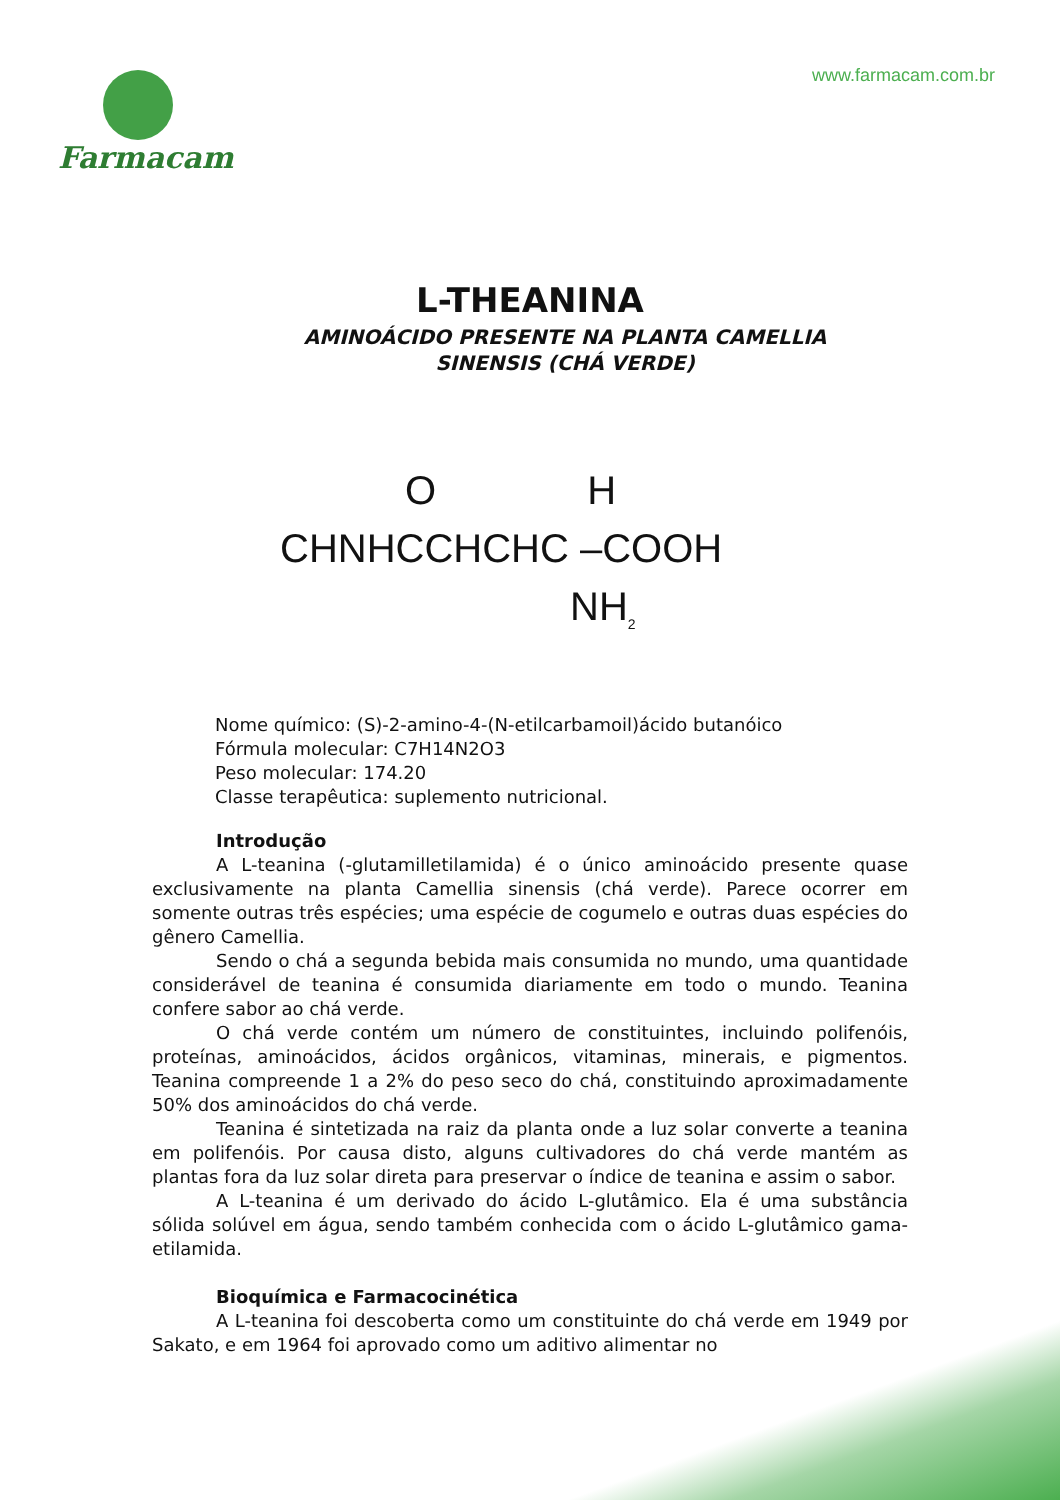Farmacam
www.farmacam.com.br
L-THEANINA
AMINOÁCIDO PRESENTE NA PLANTA CAMELLIA
SINENSIS (CHÁ VERDE)
O H
CHNHCCHCHC –COOH
NH<sub>2</sub>
Nome químico: (S)-2-amino-4-(N-etilcarbamoil)ácido butanóico
Fórmula molecular: C7H14N2O3
Peso molecular: 174.20
Classe terapêutica: suplemento nutricional.
Introdução
A L-teanina (-glutamilletilamida) é o único aminoácido presente quase exclusivamente na planta Camellia sinensis (chá verde). Parece ocorrer em somente outras três espécies; uma espécie de cogumelo e outras duas espécies do gênero Camellia.
Sendo o chá a segunda bebida mais consumida no mundo, uma quantidade considerável de teanina é consumida diariamente em todo o mundo. Teanina confere sabor ao chá verde.
O chá verde contém um número de constituintes, incluindo polifenóis, proteínas, aminoácidos, ácidos orgânicos, vitaminas, minerais, e pigmentos. Teanina compreende 1 a 2% do peso seco do chá, constituindo aproximadamente 50% dos aminoácidos do chá verde.
Teanina é sintetizada na raiz da planta onde a luz solar converte a teanina em polifenóis. Por causa disto, alguns cultivadores do chá verde mantém as plantas fora da luz solar direta para preservar o índice de teanina e assim o sabor.
A L-teanina é um derivado do ácido L-glutâmico. Ela é uma substância sólida solúvel em água, sendo também conhecida com o ácido L-glutâmico gama-etilamida.
Bioquímica e Farmacocinética
A L-teanina foi descoberta como um constituinte do chá verde em 1949 por Sakato, e em 1964 foi aprovado como um aditivo alimentar no